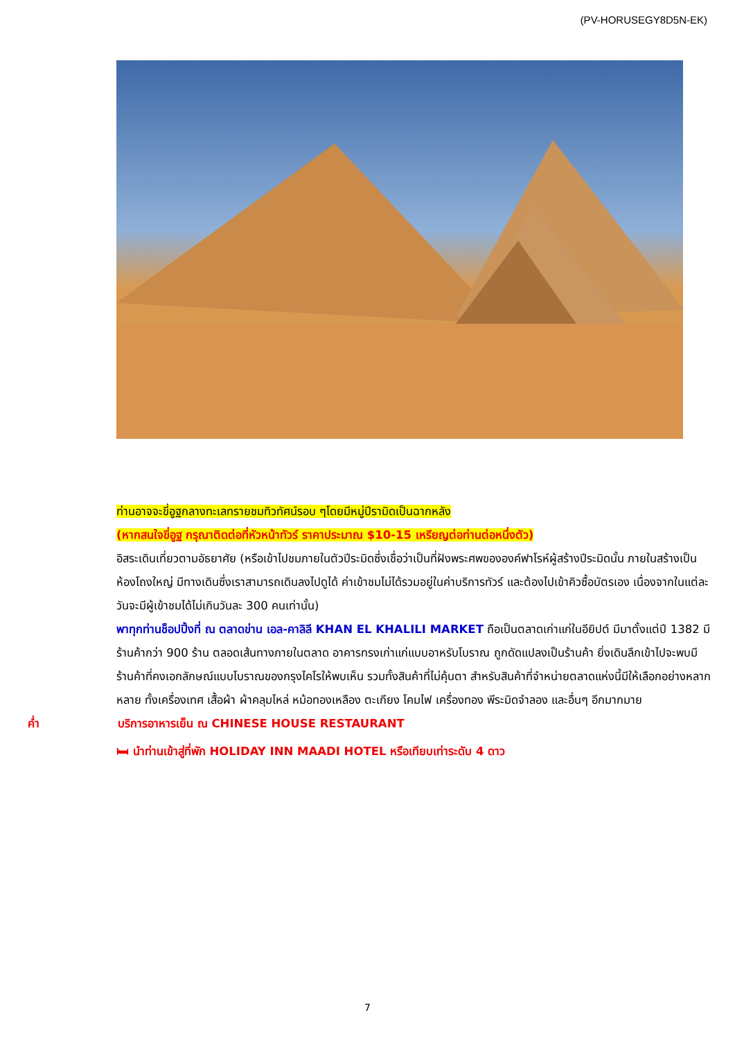(PV-HORUSEGY8D5N-EK)
ท่านอาจจะขี่อูฐกลางทะเลทรายชมทิวทัศน์รอบ ๆโดยมีหมู่ปีรามิดเป็นฉากหลัง
(หากสนใจขี่อูฐ กรุณาติดต่อที่หัวหน้าทัวร์ ราคาประมาณ $10-15 เหรียญต่อท่านต่อหนึ่งตัว)
อิสระเดินเที่ยวตามอัธยาศัย (หรือเข้าไปชมภายในตัวปีระมิดซึ่งเชื่อว่าเป็นที่ฝังพระศพขององค์ฟาโรห์ผู้สร้างปีระมิดนั้น ภายในสร้างเป็นห้องโถงใหญ่ มีทางเดินซึ่งเราสามารถเดินลงไปดูได้ ค่าเข้าชมไม่ได้รวมอยู่ในค่าบริการทัวร์ และต้องไปเข้าคิวซื้อบัตรเอง เนื่องจากในแต่ละวันจะมีผู้เข้าชมได้ไม่เกินวันละ 300 คนเท่านั้น)
พาทุกท่านช็อปปิ้งที่ ณ ตลาดข่าน เอล-คาลิลี KHAN EL KHALILI MARKET ถือเป็นตลาดเก่าแก่ในอียิปต์ มีมาตั้งแต่ปี 1382 มีร้านค้ากว่า 900 ร้าน ตลอดเส้นทางภายในตลาด อาคารทรงเก่าแก่แบบอาหรับโบราณ ถูกดัดแปลงเป็นร้านค้า ยิ่งเดินลึกเข้าไปจะพบมีร้านค้าที่คงเอกลักษณ์แบบโบราณของกรุงไคโรให้พบเห็น รวมทั้งสินค้าที่ไม่คุ้นตา สำหรับสินค้าที่จำหน่ายตลาดแห่งนี้มีให้เลือกอย่างหลากหลาย ทั้งเครื่องเทศ เสื้อผ้า ผ้าคลุมไหล่ หม้อทองเหลือง ตะเกียง โคมไฟ เครื่องทอง พีระมิดจำลอง และอื่นๆ อีกมากมาย
ค่ำ บริการอาหารเย็น ณ CHINESE HOUSE RESTAURANT
🛏 นำท่านเข้าสู่ที่พัก HOLIDAY INN MAADI HOTEL หรือเทียบเท่าระดับ 4 ดาว
7